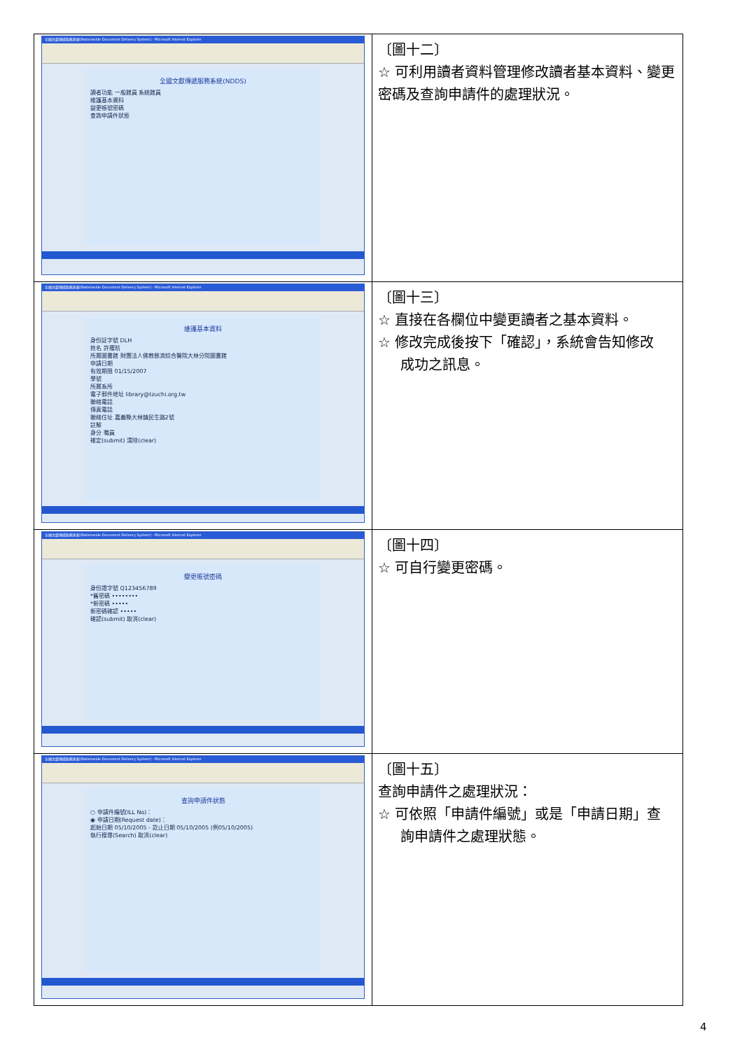| 全國文獻傳遞服務系統(Nationwide Document Delivery System) - Microsoft Internet Explorer 全國文獻傳遞服務系統(NDDS) 讀者功能 一般館員 系統館員 維護基本資料 變更帳號密碼 查詢申請件狀態 | 〔圖十二〕 ☆ 可利用讀者資料管理修改讀者基本資料、變更密碼及查詢申請件的處理狀況。 |
| 全國文獻傳遞服務系統(Nationwide Document Delivery System) - Microsoft Internet Explorer 維護基本資料 身份証字號 DLH 姓名 許攫昉 所屬圖書館 財團法人佛教慈濟綜合醫院大林分院圖書館 申請日期 有效期限 01/15/2007 學號 所屬系所 電子郵件地址 library@tzuchi.org.tw 聯絡電話 傳真電話 聯絡住址 嘉義縣大林鎮民生路2號 註解 身分 職員 確定(submit) 清除(clear) | 〔圖十三〕 ☆ 直接在各欄位中變更讀者之基本資料。 ☆ 修改完成後按下「確認」，系統會告知修改 成功之訊息。 |
| 全國文獻傳遞服務系統(Nationwide Document Delivery System) - Microsoft Internet Explorer 變更帳號密碼 身份證字號 Q123456789 *舊密碼 •••••••• *新密碼 ••••• 新密碼確認 ••••• 確認(submit) 取消(clear) | 〔圖十四〕 ☆ 可自行變更密碼。 |
| 全國文獻傳遞服務系統(Nationwide Document Delivery System) - Microsoft Internet Explorer 查詢申請件狀態 ○ 申請件編號(ILL No)： ◉ 申請日期(Request date)： 起始日期 05/10/2005 - 訖止日期 05/10/2005 (例05/10/2005) 執行搜尋(Search) 取消(clear) | 〔圖十五〕 查詢申請件之處理狀況： ☆ 可依照「申請件編號」或是「申請日期」查 詢申請件之處理狀態。 |
4